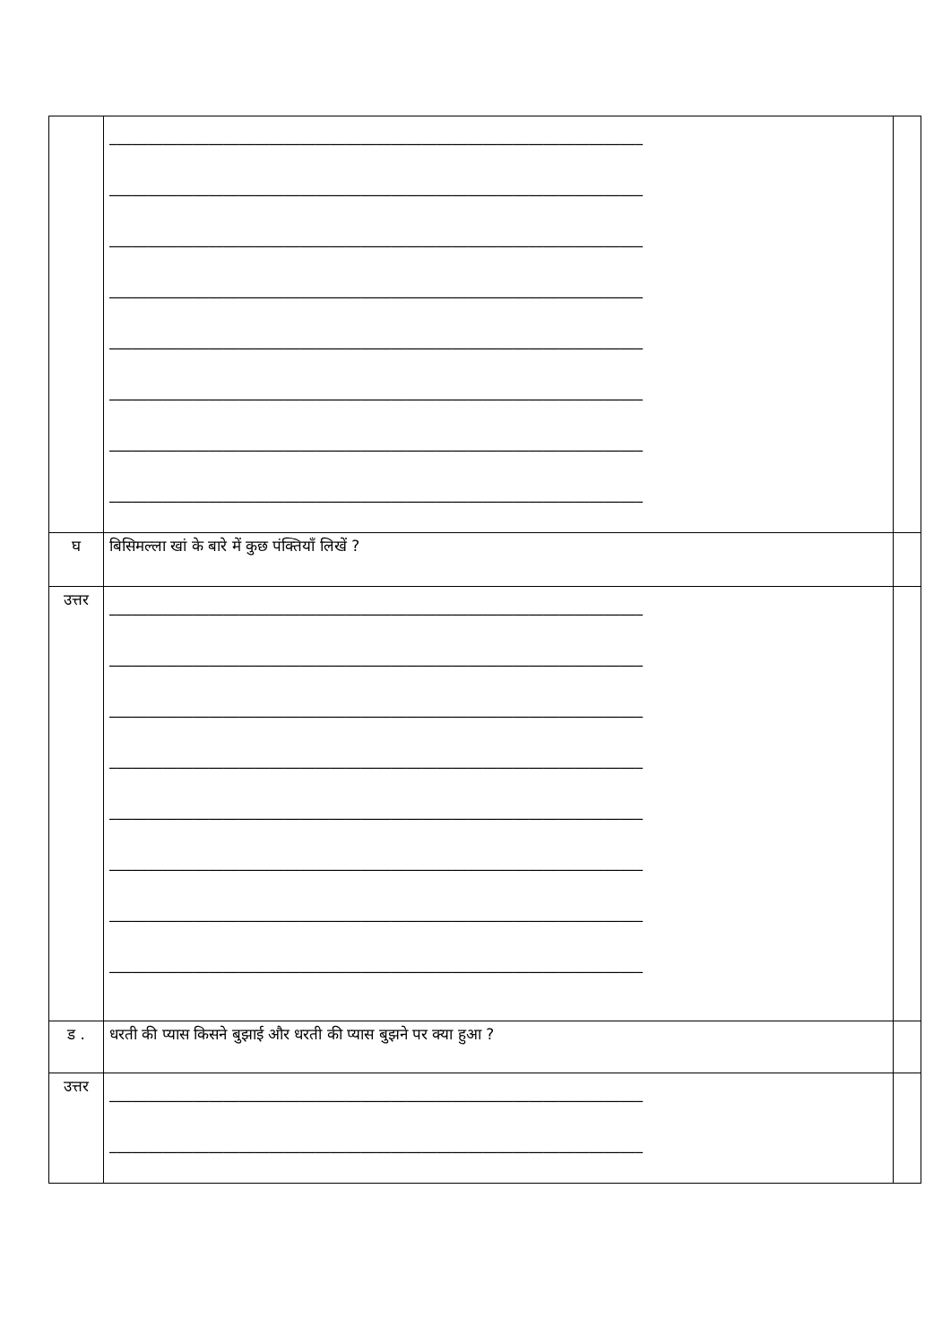| | ______________________________________________________________________ ______________________________________________________________________ ______________________________________________________________________ ______________________________________________________________________ ______________________________________________________________________ ______________________________________________________________________ ______________________________________________________________________ ______________________________________________________________________ | |
| घ | बिसिमल्ला खां के बारे में कुछ पंक्तियाँ लिखें ? | |
| उत्तर | ______________________________________________________________________ ______________________________________________________________________ ______________________________________________________________________ ______________________________________________________________________ ______________________________________________________________________ ______________________________________________________________________ ______________________________________________________________________ ______________________________________________________________________ | |
| ड . | धरती की प्यास किसने बुझाई और धरती की प्यास बुझने पर क्या हुआ ? | |
| उत्तर | ______________________________________________________________________ ______________________________________________________________________ | |